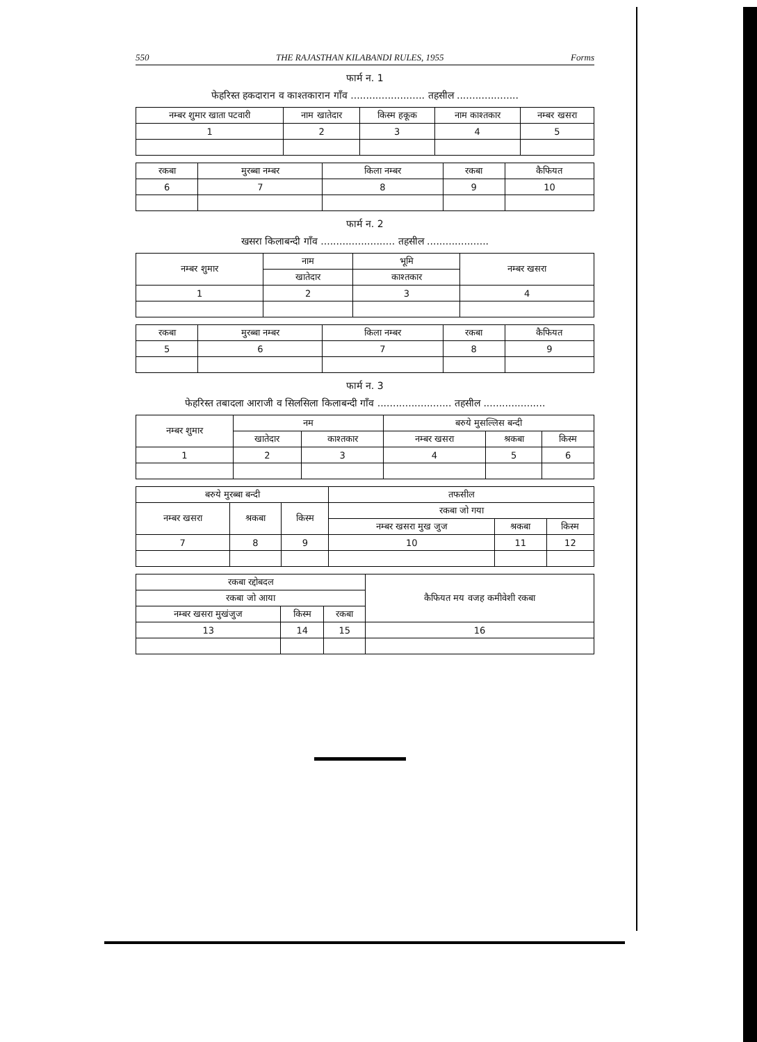550 THE RAJASTHAN KILABANDI RULES, 1955 Forms
फार्म न. 1
फेहरिस्त हकदारान व काश्तकारान गाँव ........................ तहसील ....................
| नम्बर शुमार खाता पटवारी | नाम खातेदार | किस्म हकूक | नाम काश्तकार | नम्बर खसरा |
| --- | --- | --- | --- | --- |
| 1 | 2 | 3 | 4 | 5 |
| रकबा | मुरब्बा नम्बर | किला नम्बर | रकबा | कैफियत |
| --- | --- | --- | --- | --- |
| 6 | 7 | 8 | 9 | 10 |
फार्म न. 2
खसरा किलाबन्दी गाँव ........................ तहसील ....................
| नम्बर शुमार | नाम | भूमि | नम्बर खसरा |
| --- | --- | --- | --- |
| | खातेदार | काश्तकार | |
| 1 | 2 | 3 | 4 |
| रकबा | मुरब्बा नम्बर | किला नम्बर | रकबा | कैफियत |
| --- | --- | --- | --- | --- |
| 5 | 6 | 7 | 8 | 9 |
फार्म न. 3
फेहरिस्त तबादला आराजी व सिलसिला किलाबन्दी गाँव ........................ तहसील ....................
| नम्बर शुमार | नम | | बरुये मुसल्लिस बन्दी | | |
| --- | --- | --- | --- | --- | --- |
| | खातेदार | काश्तकार | नम्बर खसरा | श्रकबा | किस्म |
| 1 | 2 | 3 | 4 | 5 | 6 |
| बरुये मुरब्बा बन्दी | | | तफसील | | |
| --- | --- | --- | --- | --- | --- |
| नम्बर खसरा | श्रकबा | किस्म | रकबा जो गया | | |
| | | | नम्बर खसरा मुख जुज | श्रकबा | किस्म |
| 7 | 8 | 9 | 10 | 11 | 12 |
| रकबा रद्दोबदल | | | कैफियत मय वजह कमीवेशी रकबा |
| --- | --- | --- | --- |
| रकबा जो आया | | | |
| नम्बर खसरा मुखंजुज | किस्म | रकबा | |
| 13 | 14 | 15 | 16 |